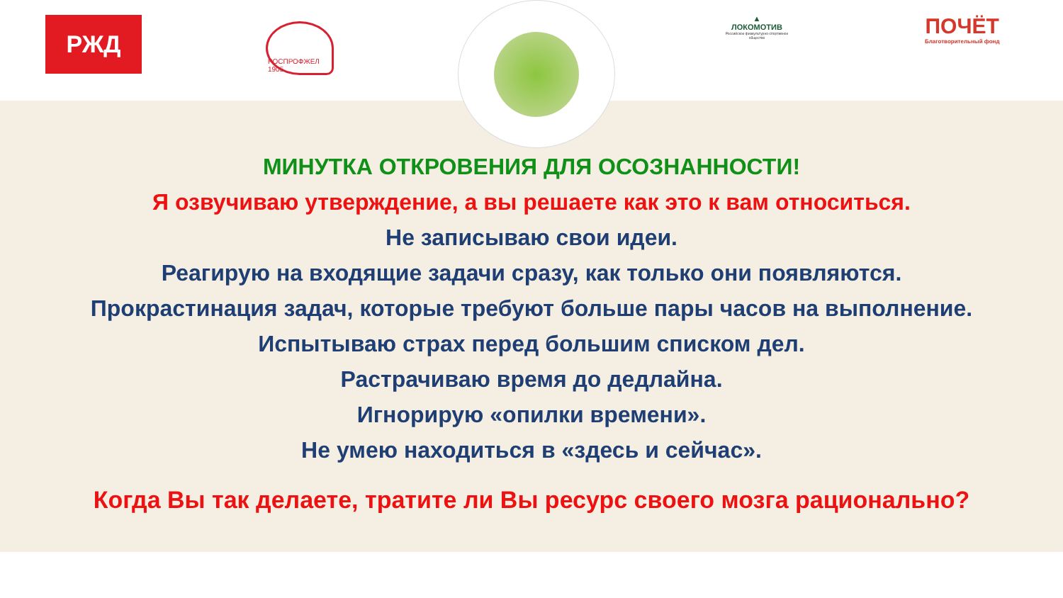РЖД РОСПРОФЖЕЛ 1905
▲
ЛОКОМОТИВ
Российское физкультурно-спортивное общество
ПОЧЁТ
Благотворительный фонд
МИНУТКА ОТКРОВЕНИЯ ДЛЯ ОСОЗНАННОСТИ!
Я озвучиваю утверждение, а вы решаете как это к вам относиться.
Не записываю свои идеи.
Реагирую на входящие задачи сразу, как только они появляются.
Прокрастинация задач, которые требуют больше пары часов на выполнение.
Испытываю страх перед большим списком дел.
Растрачиваю время до дедлайна.
Игнорирую «опилки времени».
Не умею находиться в «здесь и сейчас».
Когда Вы так делаете, тратите ли Вы ресурс своего мозга рационально?